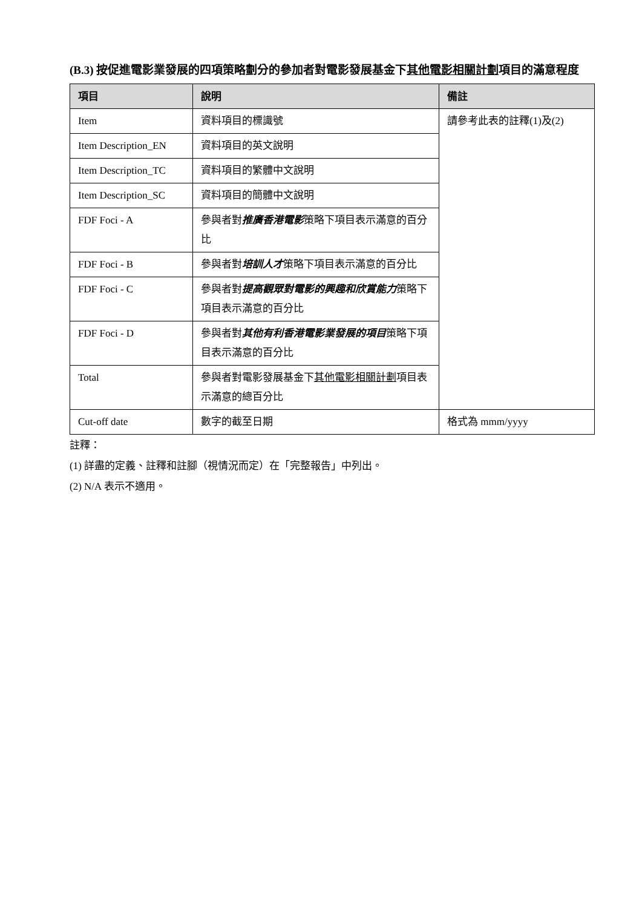(B.3) 按促進電影業發展的四項策略劃分的參加者對電影發展基金下其他電影相關計劃項目的滿意程度
| 項目 | 說明 | 備註 |
| --- | --- | --- |
| Item | 資料項目的標識號 | 請參考此表的註釋(1)及(2) |
| Item Description_EN | 資料項目的英文說明 | |
| Item Description_TC | 資料項目的繁體中文說明 | |
| Item Description_SC | 資料項目的簡體中文說明 | |
| FDF Foci - A | 參與者對 推廣香港電影 策略下項目表示滿意的百分比 | |
| FDF Foci - B | 參與者對 培訓人才 策略下項目表示滿意的百分比 | |
| FDF Foci - C | 參與者對 提高觀眾對電影的興趣和欣賞能力 策略下項目表示滿意的百分比 | |
| FDF Foci - D | 參與者對 其他有利香港電影業發展的項目 策略下項目表示滿意的百分比 | |
| Total | 參與者對電影發展基金下 其他電影相關計劃 項目表示滿意的總百分比 | |
| Cut-off date | 數字的截至日期 | 格式為 mmm/yyyy |
註釋：
(1) 詳盡的定義、註釋和註腳（視情況而定）在「完整報告」中列出。
(2) N/A 表示不適用。